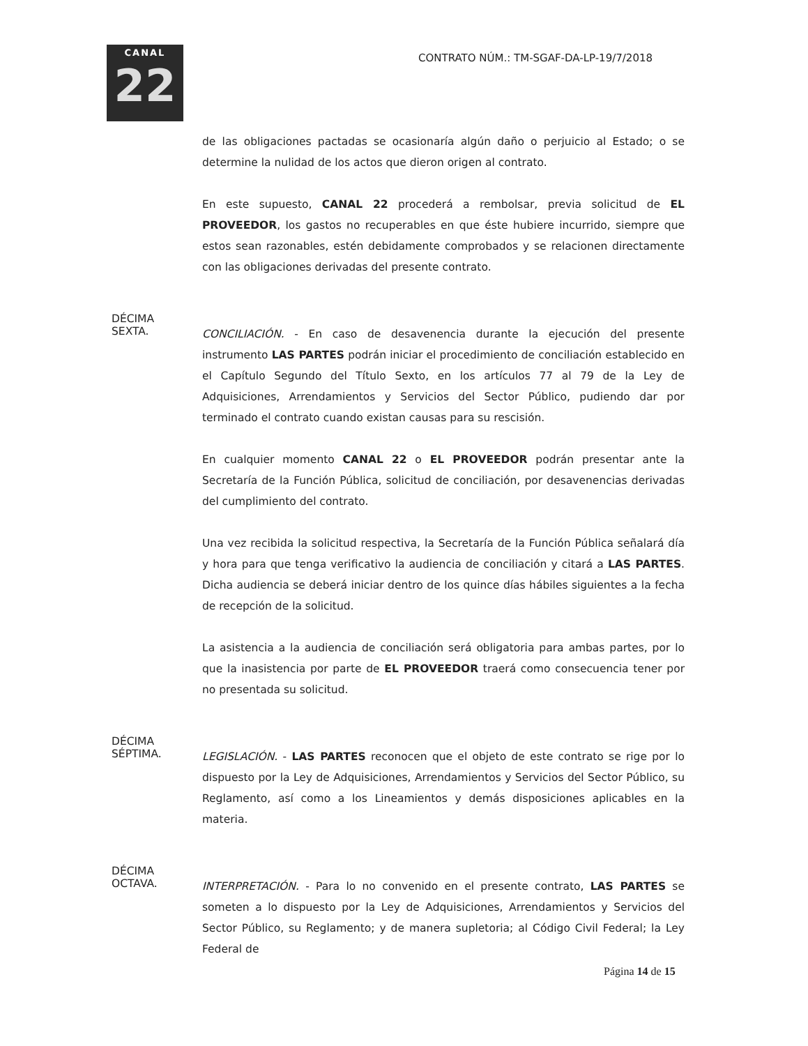CANAL
22
CONTRATO NÚM.: TM-SGAF-DA-LP-19/7/2018
de las obligaciones pactadas se ocasionaría algún daño o perjuicio al Estado; o se determine la nulidad de los actos que dieron origen al contrato.
En este supuesto, CANAL 22 procederá a rembolsar, previa solicitud de EL PROVEEDOR, los gastos no recuperables en que éste hubiere incurrido, siempre que estos sean razonables, estén debidamente comprobados y se relacionen directamente con las obligaciones derivadas del presente contrato.
DÉCIMA
SEXTA.
CONCILIACIÓN. - En caso de desavenencia durante la ejecución del presente instrumento LAS PARTES podrán iniciar el procedimiento de conciliación establecido en el Capítulo Segundo del Título Sexto, en los artículos 77 al 79 de la Ley de Adquisiciones, Arrendamientos y Servicios del Sector Público, pudiendo dar por terminado el contrato cuando existan causas para su rescisión.
En cualquier momento CANAL 22 o EL PROVEEDOR podrán presentar ante la Secretaría de la Función Pública, solicitud de conciliación, por desavenencias derivadas del cumplimiento del contrato.
Una vez recibida la solicitud respectiva, la Secretaría de la Función Pública señalará día y hora para que tenga verificativo la audiencia de conciliación y citará a LAS PARTES. Dicha audiencia se deberá iniciar dentro de los quince días hábiles siguientes a la fecha de recepción de la solicitud.
La asistencia a la audiencia de conciliación será obligatoria para ambas partes, por lo que la inasistencia por parte de EL PROVEEDOR traerá como consecuencia tener por no presentada su solicitud.
DÉCIMA
SÉPTIMA.
LEGISLACIÓN. - LAS PARTES reconocen que el objeto de este contrato se rige por lo dispuesto por la Ley de Adquisiciones, Arrendamientos y Servicios del Sector Público, su Reglamento, así como a los Lineamientos y demás disposiciones aplicables en la materia.
DÉCIMA
OCTAVA.
INTERPRETACIÓN. - Para lo no convenido en el presente contrato, LAS PARTES se someten a lo dispuesto por la Ley de Adquisiciones, Arrendamientos y Servicios del Sector Público, su Reglamento; y de manera supletoria; al Código Civil Federal; la Ley Federal de
Página 14 de 15